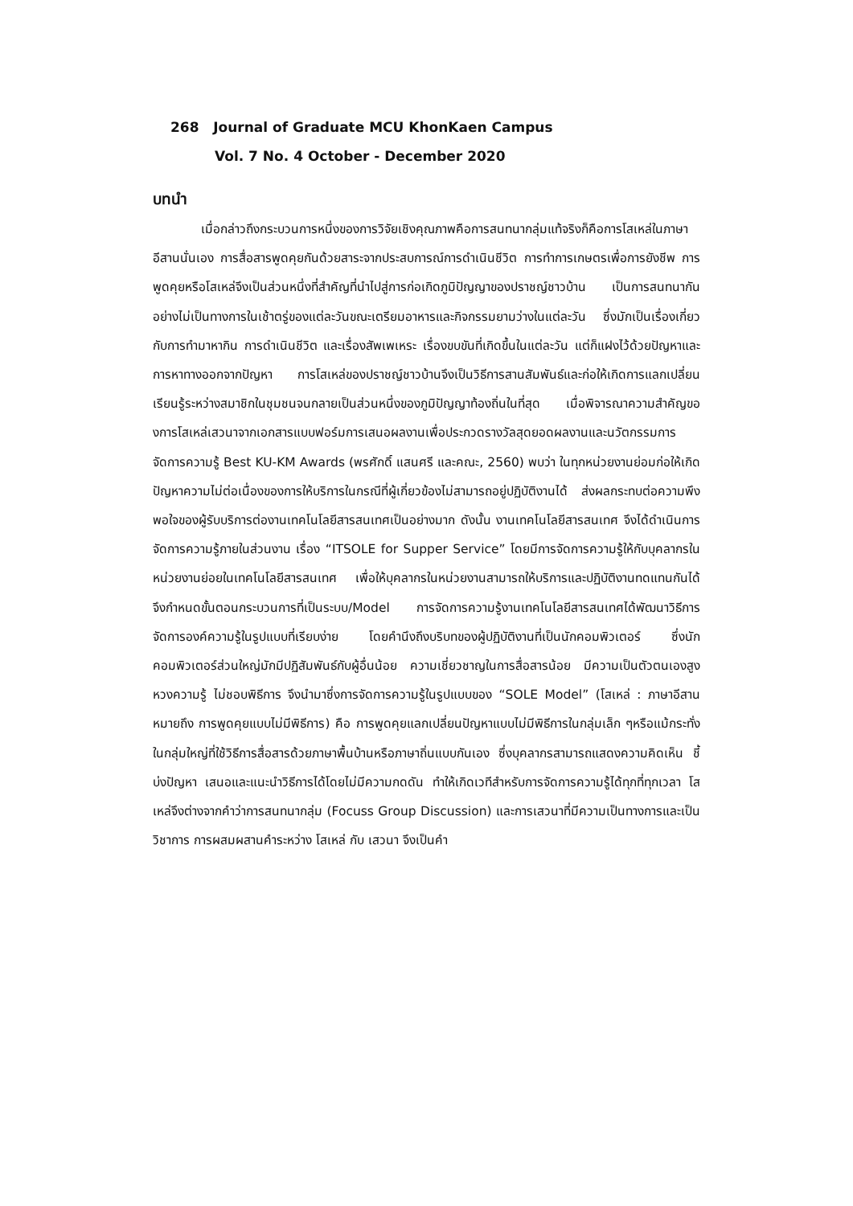268 Journal of Graduate MCU KhonKaen Campus
Vol. 7 No. 4 October - December 2020
บทนำ
เมื่อกล่าวถึงกระบวนการหนึ่งของการวิจัยเชิงคุณภาพคือการสนทนากลุ่มแท้จริงก็คือการโสเหล่ในภาษาอีสานนั่นเอง การสื่อสารพูดคุยกันด้วยสาระจากประสบการณ์การดำเนินชีวิต การทำการเกษตรเพื่อการยังชีพ การพูดคุยหรือโสเหล่จึงเป็นส่วนหนึ่งที่สำคัญที่นำไปสู่การก่อเกิดภูมิปัญญาของปราชญ์ชาวบ้าน เป็นการสนทนากันอย่างไม่เป็นทางการในเช้าตรู่ของแต่ละวันขณะเตรียมอาหารและกิจกรรมยามว่างในแต่ละวัน ซึ่งมักเป็นเรื่องเกี่ยวกับการทำมาหากิน การดำเนินชีวิต และเรื่องสัพเพเหระ เรื่องขบขันที่เกิดขึ้นในแต่ละวัน แต่ก็แฝงไว้ด้วยปัญหาและการหาทางออกจากปัญหา การโสเหล่ของปราชญ์ชาวบ้านจึงเป็นวิธีการสานสัมพันธ์และก่อให้เกิดการแลกเปลี่ยนเรียนรู้ระหว่างสมาชิกในชุมชนจนกลายเป็นส่วนหนึ่งของภูมิปัญญาท้องถิ่นในที่สุด เมื่อพิจารณาความสำคัญของการโสเหล่เสวนาจากเอกสารแบบฟอร์มการเสนอผลงานเพื่อประกวดรางวัลสุดยอดผลงานและนวัตกรรมการจัดการความรู้ Best KU-KM Awards (พรศักดิ์ แสนศรี และคณะ, 2560) พบว่า ในทุกหน่วยงานย่อมก่อให้เกิดปัญหาความไม่ต่อเนื่องของการให้บริการในกรณีที่ผู้เกี่ยวข้องไม่สามารถอยู่ปฏิบัติงานได้ ส่งผลกระทบต่อความพึงพอใจของผู้รับบริการต่องานเทคโนโลยีสารสนเทศเป็นอย่างมาก ดังนั้น งานเทคโนโลยีสารสนเทศ จึงได้ดำเนินการจัดการความรู้ภายในส่วนงาน เรื่อง “ITSOLE for Supper Service” โดยมีการจัดการความรู้ให้กับบุคลากรในหน่วยงานย่อยในเทคโนโลยีสารสนเทศ เพื่อให้บุคลากรในหน่วยงานสามารถให้บริการและปฏิบัติงานทดแทนกันได้ จึงกำหนดขั้นตอนกระบวนการที่เป็นระบบ/Model การจัดการความรู้งานเทคโนโลยีสารสนเทศได้พัฒนาวิธีการจัดการองค์ความรู้ในรูปแบบที่เรียบง่าย โดยคำนึงถึงบริบทของผู้ปฏิบัติงานที่เป็นนักคอมพิวเตอร์ ซึ่งนักคอมพิวเตอร์ส่วนใหญ่มักมีปฏิสัมพันธ์กับผู้อื่นน้อย ความเชี่ยวชาญในการสื่อสารน้อย มีความเป็นตัวตนเองสูง หวงความรู้ ไม่ชอบพิธีการ จึงนำมาซึ่งการจัดการความรู้ในรูปแบบของ “SOLE Model” (โสเหล่ : ภาษาอีสาน หมายถึง การพูดคุยแบบไม่มีพิธีการ) คือ การพูดคุยแลกเปลี่ยนปัญหาแบบไม่มีพิธีการในกลุ่มเล็ก ๆหรือแม้กระทั่งในกลุ่มใหญ่ที่ใช้วิธีการสื่อสารด้วยภาษาพื้นบ้านหรือภาษาถิ่นแบบกันเอง ซึ่งบุคลากรสามารถแสดงความคิดเห็น ชี้บ่งปัญหา เสนอและแนะนำวิธีการได้โดยไม่มีความกดดัน ทำให้เกิดเวทีสำหรับการจัดการความรู้ได้ทุกที่ทุกเวลา โสเหล่จึงต่างจากคำว่าการสนทนากลุ่ม (Focuss Group Discussion) และการเสวนาที่มีความเป็นทางการและเป็นวิชาการ การผสมผสานคำระหว่าง โสเหล่ กับ เสวนา จึงเป็นคำ